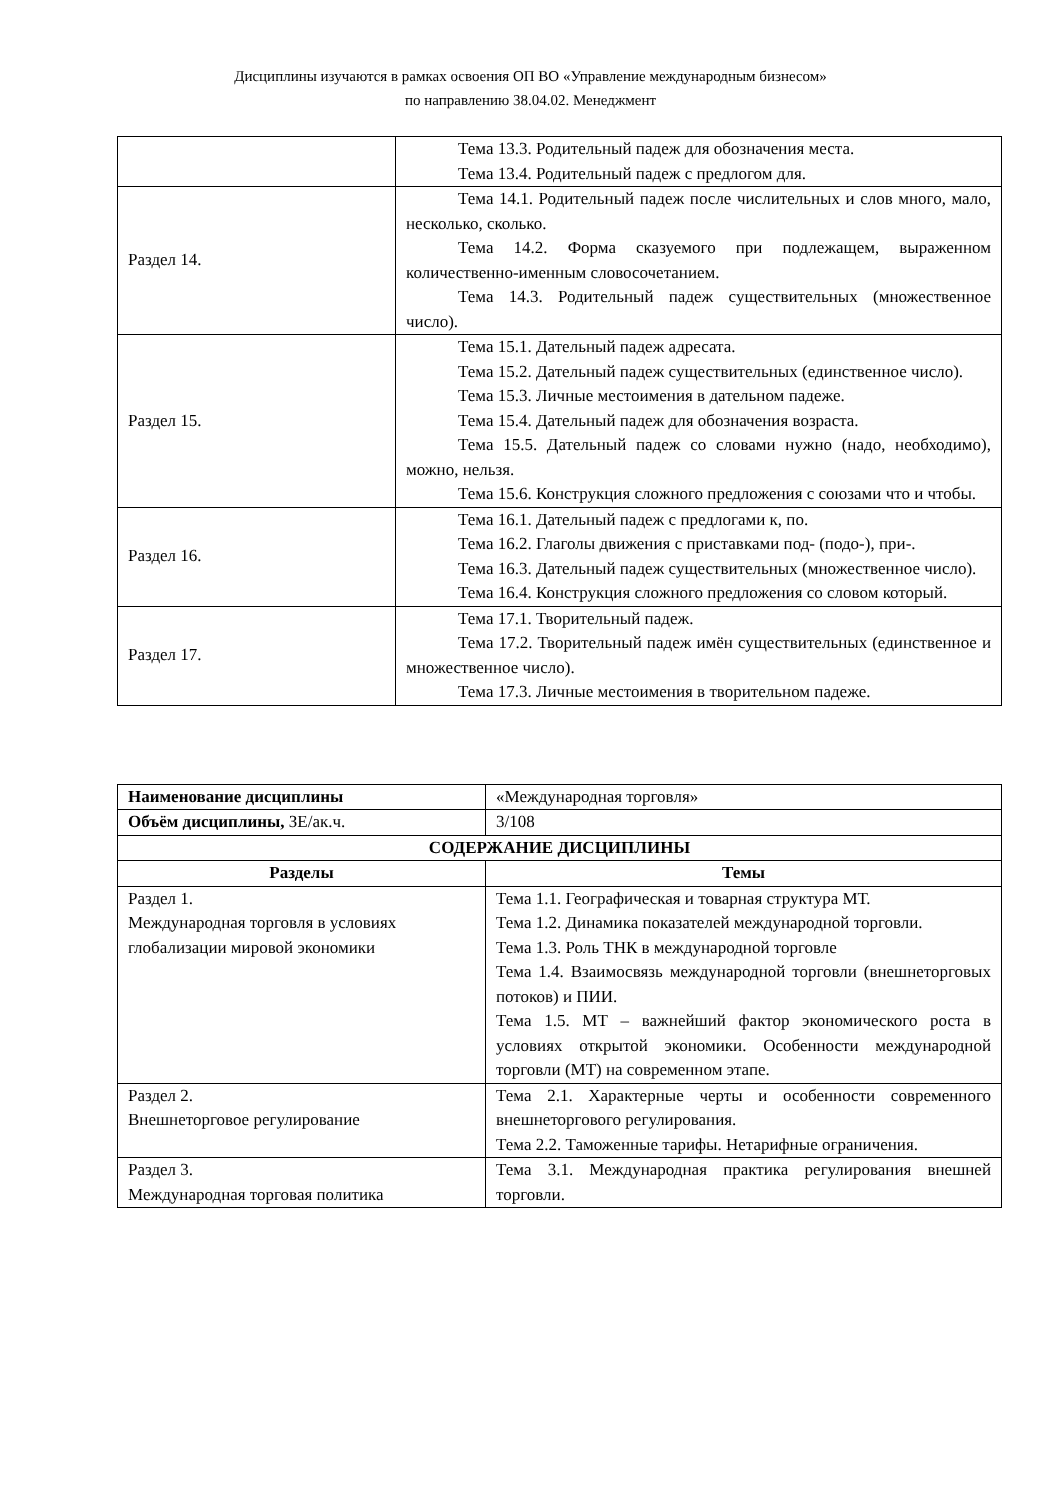Дисциплины изучаются в рамках освоения ОП ВО «Управление международным бизнесом»
по направлению 38.04.02. Менеджмент
| | Тема 13.3. Родительный падеж для обозначения места. Тема 13.4. Родительный падеж с предлогом для. |
| Раздел 14. | Тема 14.1. Родительный падеж после числительных и слов много, мало, несколько, сколько. Тема 14.2. Форма сказуемого при подлежащем, выраженном количественно-именным словосочетанием. Тема 14.3. Родительный падеж существительных (множественное число). |
| Раздел 15. | Тема 15.1. Дательный падеж адресата. Тема 15.2. Дательный падеж существительных (единственное число). Тема 15.3. Личные местоимения в дательном падеже. Тема 15.4. Дательный падеж для обозначения возраста. Тема 15.5. Дательный падеж со словами нужно (надо, необходимо), можно, нельзя. Тема 15.6. Конструкция сложного предложения с союзами что и чтобы. |
| Раздел 16. | Тема 16.1. Дательный падеж с предлогами к, по. Тема 16.2. Глаголы движения с приставками под- (подо-), при-. Тема 16.3. Дательный падеж существительных (множественное число). Тема 16.4. Конструкция сложного предложения со словом который. |
| Раздел 17. | Тема 17.1. Творительный падеж. Тема 17.2. Творительный падеж имён существительных (единственное и множественное число). Тема 17.3. Личные местоимения в творительном падеже. |
| Наименование дисциплины | «Международная торговля» |
| Объём дисциплины, ЗЕ/ак.ч. | 3/108 |
| СОДЕРЖАНИЕ ДИСЦИПЛИНЫ | |
| Разделы | Темы |
| Раздел 1. Международная торговля в условиях глобализации мировой экономики | Тема 1.1. Географическая и товарная структура МТ. Тема 1.2. Динамика показателей международной торговли. Тема 1.3. Роль ТНК в международной торговле Тема 1.4. Взаимосвязь международной торговли (внешнеторговых потоков) и ПИИ. Тема 1.5. МТ – важнейший фактор экономического роста в условиях открытой экономики. Особенности международной торговли (МТ) на современном этапе. |
| Раздел 2. Внешнеторговое регулирование | Тема 2.1. Характерные черты и особенности современного внешнеторгового регулирования. Тема 2.2. Таможенные тарифы. Нетарифные ограничения. |
| Раздел 3. Международная торговая политика | Тема 3.1. Международная практика регулирования внешней торговли. |